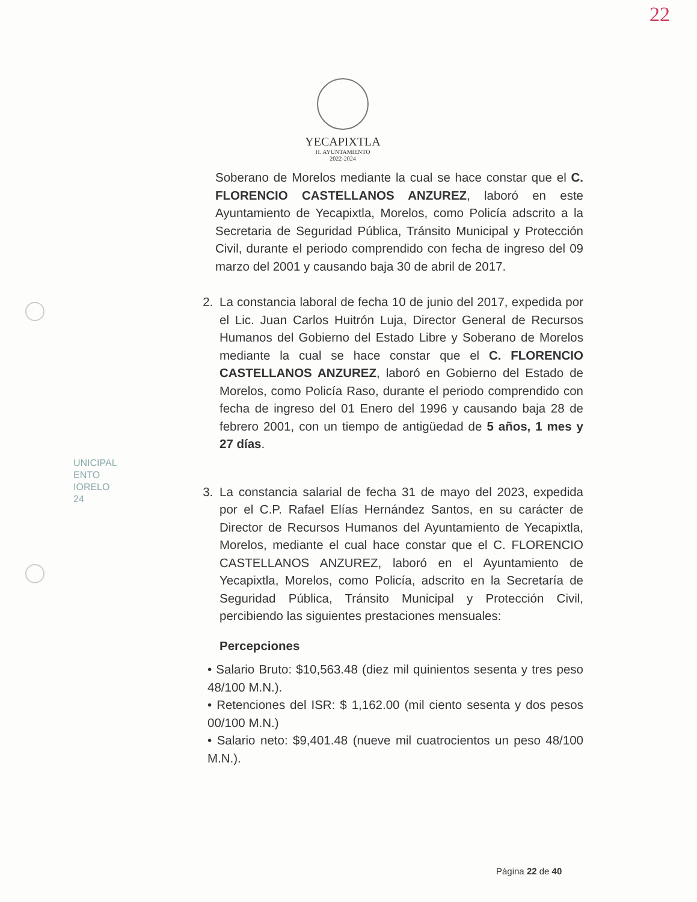22
YECAPIXTLA
H. AYUNTAMIENTO
2022-2024
UNICIPAL
ENTO
IORELO
24
Soberano de Morelos mediante la cual se hace constar que el C. FLORENCIO CASTELLANOS ANZUREZ, laboró en este Ayuntamiento de Yecapixtla, Morelos, como Policía adscrito a la Secretaria de Seguridad Pública, Tránsito Municipal y Protección Civil, durante el periodo comprendido con fecha de ingreso del 09 marzo del 2001 y causando baja 30 de abril de 2017.
2. La constancia laboral de fecha 10 de junio del 2017, expedida por el Lic. Juan Carlos Huitrón Luja, Director General de Recursos Humanos del Gobierno del Estado Libre y Soberano de Morelos mediante la cual se hace constar que el C. FLORENCIO CASTELLANOS ANZUREZ, laboró en Gobierno del Estado de Morelos, como Policía Raso, durante el periodo comprendido con fecha de ingreso del 01 Enero del 1996 y causando baja 28 de febrero 2001, con un tiempo de antigüedad de 5 años, 1 mes y 27 días.
3. La constancia salarial de fecha 31 de mayo del 2023, expedida por el C.P. Rafael Elías Hernández Santos, en su carácter de Director de Recursos Humanos del Ayuntamiento de Yecapixtla, Morelos, mediante el cual hace constar que el C. FLORENCIO CASTELLANOS ANZUREZ, laboró en el Ayuntamiento de Yecapixtla, Morelos, como Policía, adscrito en la Secretaría de Seguridad Pública, Tránsito Municipal y Protección Civil, percibiendo las siguientes prestaciones mensuales:
Percepciones
• Salario Bruto: $10,563.48 (diez mil quinientos sesenta y tres peso 48/100 M.N.).
• Retenciones del ISR: $ 1,162.00 (mil ciento sesenta y dos pesos 00/100 M.N.)
• Salario neto: $9,401.48 (nueve mil cuatrocientos un peso 48/100 M.N.).
Página 22 de 40